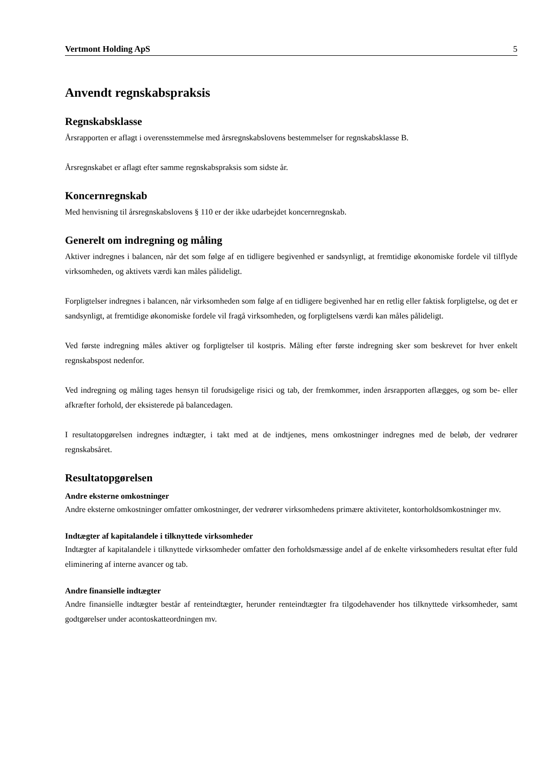Vertmont Holding ApS 5
Anvendt regnskabspraksis
Regnskabsklasse
Årsrapporten er aflagt i overensstemmelse med årsregnskabslovens bestemmelser for regnskabsklasse B.
Årsregnskabet er aflagt efter samme regnskabspraksis som sidste år.
Koncernregnskab
Med henvisning til årsregnskabslovens § 110 er der ikke udarbejdet koncernregnskab.
Generelt om indregning og måling
Aktiver indregnes i balancen, når det som følge af en tidligere begivenhed er sandsynligt, at fremtidige økonomiske fordele vil tilflyde virksomheden, og aktivets værdi kan måles pålideligt.
Forpligtelser indregnes i balancen, når virksomheden som følge af en tidligere begivenhed har en retlig eller faktisk forpligtelse, og det er sandsynligt, at fremtidige økonomiske fordele vil fragå virksomheden, og forpligtelsens værdi kan måles pålideligt.
Ved første indregning måles aktiver og forpligtelser til kostpris. Måling efter første indregning sker som beskrevet for hver enkelt regnskabspost nedenfor.
Ved indregning og måling tages hensyn til forudsigelige risici og tab, der fremkommer, inden årsrapporten aflægges, og som be- eller afkræfter forhold, der eksisterede på balancedagen.
I resultatopgørelsen indregnes indtægter, i takt med at de indtjenes, mens omkostninger indregnes med de beløb, der vedrører regnskabsåret.
Resultatopgørelsen
Andre eksterne omkostninger
Andre eksterne omkostninger omfatter omkostninger, der vedrører virksomhedens primære aktiviteter, kontorholdsomkostninger mv.
Indtægter af kapitalandele i tilknyttede virksomheder
Indtægter af kapitalandele i tilknyttede virksomheder omfatter den forholdsmæssige andel af de enkelte virksomheders resultat efter fuld eliminering af interne avancer og tab.
Andre finansielle indtægter
Andre finansielle indtægter består af renteindtægter, herunder renteindtægter fra tilgodehavender hos tilknyttede virksomheder, samt godtgørelser under acontoskatteordningen mv.